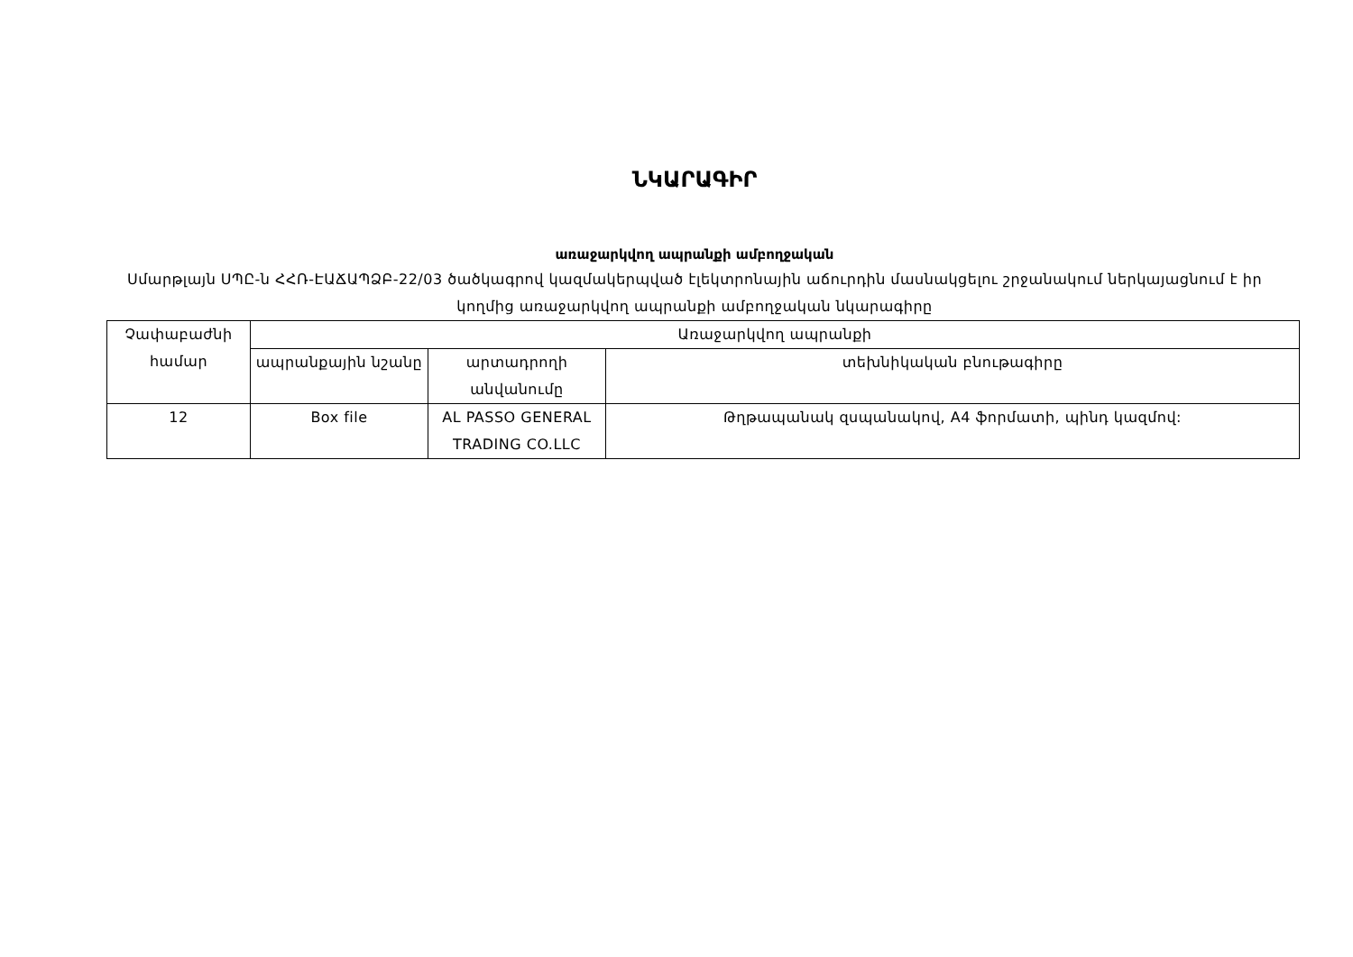ՆԿԱՐԱԳԻՐ
առաջարկվող ապրանքի ամբողջական
Սմարթլայն ՍՊԸ-ն ՀՀՌ-ԷԱՃԱՊՁԲ-22/03 ծածկագրով կազմակերպված էլեկտրոնային աճուրդին մասնակցելու շրջանակում ներկայացնում է իր կողմից առաջարկվող ապրանքի ամբողջական նկարագիրը
| Չափաբաժնի համար | Առաջարկվող ապրանքի | | |
| --- | --- | --- | --- |
| | ապրանքային նշանը | արտադրողի անվանումը | տեխնիկական բնութագիրը |
| 12 | Box file | AL PASSO GENERAL TRADING CO.LLC | Թղթապանակ զսպանակով, A4 ֆորմատի, պինդ կազմով: |